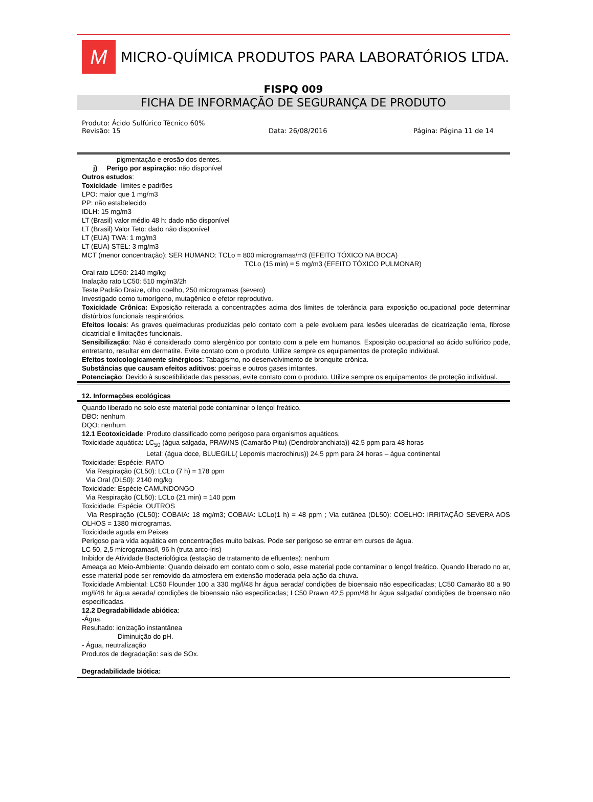M
MICRO-QUÍMICA PRODUTOS PARA LABORATÓRIOS LTDA.
FISPQ 009
FICHA DE INFORMAÇÃO DE SEGURANÇA DE PRODUTO
Produto: Ácido Sulfúrico Técnico 60%
Revisão: 15 Data: 26/08/2016 Página: Página 11 de 14
pigmentação e erosão dos dentes.
j) Perigo por aspiração: não disponível
Outros estudos:
Toxicidade- limites e padrões
LPO: maior que 1 mg/m3
PP: não estabelecido
IDLH: 15 mg/m3
LT (Brasil) valor médio 48 h: dado não disponível
LT (Brasil) Valor Teto: dado não disponível
LT (EUA) TWA: 1 mg/m3
LT (EUA) STEL: 3 mg/m3
MCT (menor concentração): SER HUMANO: TCLo = 800 microgramas/m3 (EFEITO TÓXICO NA BOCA)
TCLo (15 min) = 5 mg/m3 (EFEITO TÓXICO PULMONAR)
Oral rato LD50: 2140 mg/kg
Inalação rato LC50: 510 mg/m3/2h
Teste Padrão Draize, olho coelho, 250 microgramas (severo)
Investigado como tumorígeno, mutagênico e efetor reprodutivo.
Toxicidade Crônica: Exposição reiterada a concentrações acima dos limites de tolerância para exposição ocupacional pode determinar distúrbios funcionais respiratórios.
Efeitos locais: As graves queimaduras produzidas pelo contato com a pele evoluem para lesões ulceradas de cicatrização lenta, fibrose cicatricial e limitações funcionais.
Sensibilização: Não é considerado como alergênico por contato com a pele em humanos. Exposição ocupacional ao ácido sulfúrico pode, entretanto, resultar em dermatite. Evite contato com o produto. Utilize sempre os equipamentos de proteção individual.
Efeitos toxicologicamente sinérgicos: Tabagismo, no desenvolvimento de bronquite crônica.
Substâncias que causam efeitos aditivos: poeiras e outros gases irritantes.
Potenciação: Devido à suscetibilidade das pessoas, evite contato com o produto. Utilize sempre os equipamentos de proteção individual.
12. Informações ecológicas
Quando liberado no solo este material pode contaminar o lençol freático.
DBO: nenhum
DQO: nenhum
12.1 Ecotoxicidade: Produto classificado como perigoso para organismos aquáticos.
Toxicidade aquática: LC<sub>50</sub> (água salgada, PRAWNS (Camarão Pitu) (Dendrobranchiata)) 42,5 ppm para 48 horas
Letal: (água doce, BLUEGILL( Lepomis macrochirus)) 24,5 ppm para 24 horas – água continental
Toxicidade: Espécie: RATO
Via Respiração (CL50): LCLo (7 h) = 178 ppm
Via Oral (DL50): 2140 mg/kg
Toxicidade: Espécie CAMUNDONGO
Via Respiração (CL50): LCLo (21 min) = 140 ppm
Toxicidade: Espécie: OUTROS
Via Respiração (CL50): COBAIA: 18 mg/m3; COBAIA: LCLo(1 h) = 48 ppm ; Via cutânea (DL50): COELHO: IRRITAÇÃO SEVERA AOS OLHOS = 1380 microgramas.
Toxicidade aguda em Peixes
Perigoso para vida aquática em concentrações muito baixas. Pode ser perigoso se entrar em cursos de água.
LC 50, 2,5 microgramas/l, 96 h (truta arco-íris)
Inibidor de Atividade Bacteriológica (estação de tratamento de efluentes): nenhum
Ameaça ao Meio-Ambiente: Quando deixado em contato com o solo, esse material pode contaminar o lençol freático. Quando liberado no ar, esse material pode ser removido da atmosfera em extensão moderada pela ação da chuva.
Toxicidade Ambiental: LC50 Flounder 100 a 330 mg/l/48 hr água aerada/ condições de bioensaio não especificadas; LC50 Camarão 80 a 90 mg/l/48 hr água aerada/ condições de bioensaio não especificadas; LC50 Prawn 42,5 ppm/48 hr água salgada/ condições de bioensaio não especificadas.
12.2 Degradabilidade abiótica:
-Água.
Resultado: ionização instantânea
Diminuição do pH.
- Água, neutralização
Produtos de degradação: sais de SOx.
Degradabilidade biótica: